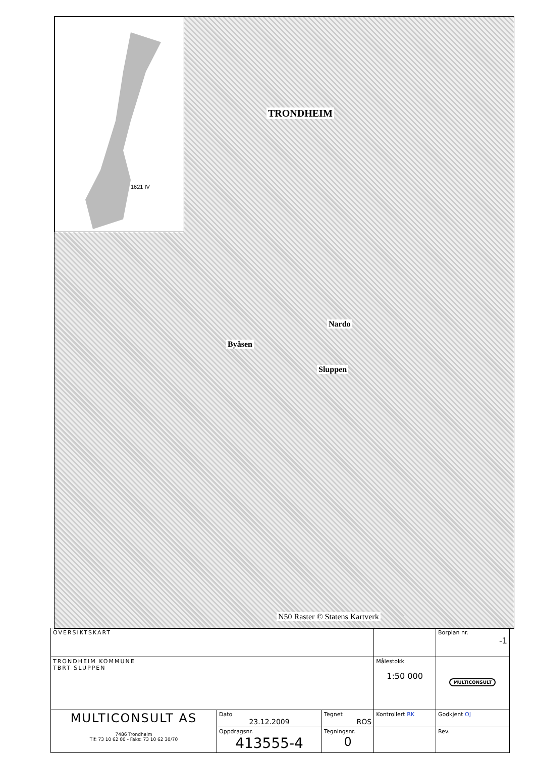1621 IV
TRONDHEIM
Nardo
Sluppen
Byåsen
N50 Raster © Statens Kartverk
| OVERSIKTSKART | | | | Borplan nr. -1 |
| TRONDHEIM KOMMUNE TBRT SLUPPEN | | | Målestokk 1:50 000 | MULTICONSULT |
| MULTICONSULT AS 7486 Trondheim Tlf: 73 10 62 00 - Faks: 73 10 62 30/70 | Dato 23.12.2009 | Tegnet ROS | Kontrollert RK | Godkjent OJ |
| | Oppdragsnr. 413555-4 | Tegningsnr. 0 | | Rev. |